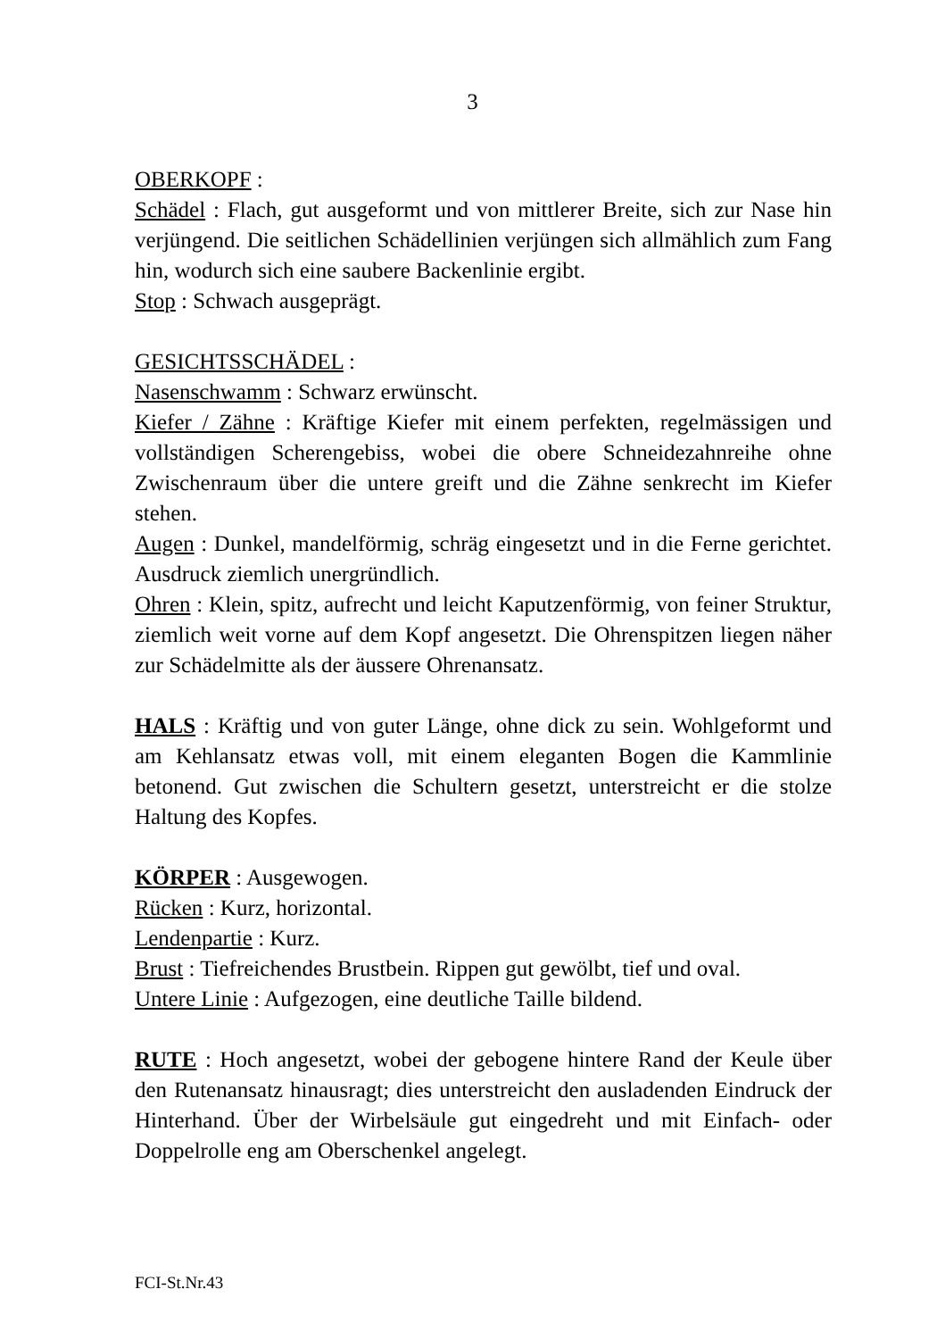3
OBERKOPF :
Schädel : Flach, gut ausgeformt und von mittlerer Breite, sich zur Nase hin verjüngend. Die seitlichen Schädellinien verjüngen sich allmählich zum Fang hin, wodurch sich eine saubere Backenlinie ergibt.
Stop : Schwach ausgeprägt.
GESICHTSSCHÄDEL :
Nasenschwamm : Schwarz erwünscht.
Kiefer / Zähne : Kräftige Kiefer mit einem perfekten, regelmässigen und vollständigen Scherengebiss, wobei die obere Schneidezahnreihe ohne Zwischenraum über die untere greift und die Zähne senkrecht im Kiefer stehen.
Augen : Dunkel, mandelförmig, schräg eingesetzt und in die Ferne gerichtet. Ausdruck ziemlich unergründlich.
Ohren : Klein, spitz, aufrecht und leicht Kaputzenförmig, von feiner Struktur, ziemlich weit vorne auf dem Kopf angesetzt. Die Ohrenspitzen liegen näher zur Schädelmitte als der äussere Ohrenansatz.
HALS : Kräftig und von guter Länge, ohne dick zu sein. Wohlgeformt und am Kehlansatz etwas voll, mit einem eleganten Bogen die Kammlinie betonend. Gut zwischen die Schultern gesetzt, unterstreicht er die stolze Haltung des Kopfes.
KÖRPER : Ausgewogen.
Rücken : Kurz, horizontal.
Lendenpartie : Kurz.
Brust : Tiefreichendes Brustbein. Rippen gut gewölbt, tief und oval.
Untere Linie : Aufgezogen, eine deutliche Taille bildend.
RUTE : Hoch angesetzt, wobei der gebogene hintere Rand der Keule über den Rutenansatz hinausragt; dies unterstreicht den ausladenden Eindruck der Hinterhand. Über der Wirbelsäule gut eingedreht und mit Einfach- oder Doppelrolle eng am Oberschenkel angelegt.
FCI-St.Nr.43